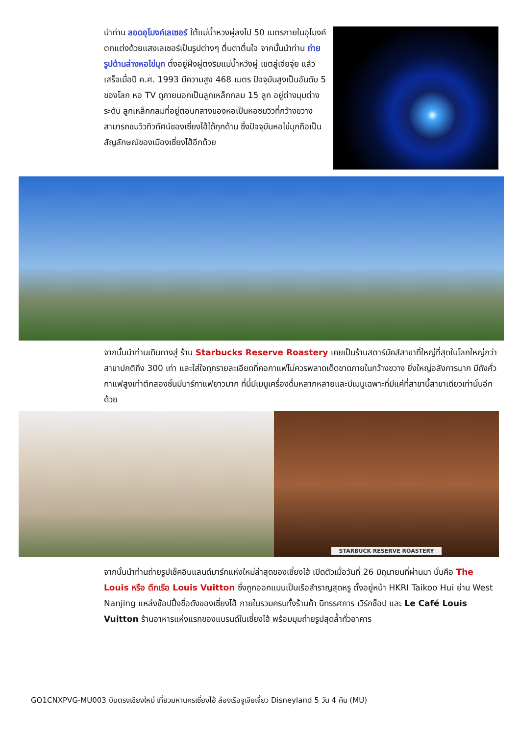นำท่าน ลอดอุโมงค์เลเซอร์ ใต้แม่น้ำหวงผู่ลงไป 50 เมตรภายในอุโมงค์ตกแต่งด้วยแสงเลเซอร์เป็นรูปต่างๆ ตื่นตาตื่นใจ จากนั้นนำท่าน ถ่ายรูปด้านล่างหอไข่มุก ตั้งอยู่ฝั่งผู่ตงริมแม่น้ำหวังผู่ เขตลู่เจียจุ่ย แล้วเสร็จเมื่อปี ค.ศ. 1993 มีความสูง 468 เมตร ปัจจุบันสูงเป็นอันดับ 5 ของโลก หอ TV ดูภายนอกเป็นลูกเหล็กกลม 15 ลูก อยู่ต่างมุมต่างระดับ ลูกเหล็กกลมที่อยู่ตอนกลางของหอเป็นหอชมวิวที่กว้างขวาง สามารถชมวิวทิวทัศน์ของเซี่ยงไฮ้ได้ทุกด้าน ซึ่งปัจจุบันหอไข่มุกถือเป็นสัญลักษณ์ของเมืองเซี่ยงไฮ้อีกด้วย
จากนั้นนำท่านเดินทางสู่ ร้าน Starbucks Reserve Roastery เคยเป็นร้านสตาร์บัคส์สาขาที่ใหญ่ที่สุดในโลกใหญ่กว่าสาขาปกติถึง 300 เท่า และใส่ใจทุกรายละเอียดที่คอกาแฟไม่ควรพลาดเด็ดขาดภายในกว้างขวาง ยิ่งใหญ่อลังการมาก มีถังคั่วกาแฟสูงเท่าตึกสองชั้นมีบาร์กาแฟยาวมาก ที่นี่มีเมนูเครื่องดื่มหลากหลายและมีเมนูเฉพาะที่มีแค่ที่สาขานี้สาขาเดียวเท่านั้นอีกด้วย
STARBUCK RESERVE ROASTERY
จากนั้นนำท่านถ่ายรูปเช็คอินแลนด์มาร์กแห่งใหม่ล่าสุดของเซี่ยงไฮ้ เปิดตัวเมื่อวันที่ 26 มิถุนายนที่ผ่านมา นั่นคือ The Louis หรือ ตึกเรือ Louis Vuitton ซึ่งถูกออกแบบเป็นเรือสำราญสุดหรู ตั้งอยู่หน้า HKRI Taikoo Hui ย่าน West Nanjing แหล่งช้อปปิ้งชื่อดังของเซี่ยงไฮ้ ภายในรวมครบทั้งร้านค้า นิทรรศการ เวิร์กช็อป และ Le Café Louis Vuitton ร้านอาหารแห่งแรกของแบรนด์ในเซี่ยงไฮ้ พร้อมมุมถ่ายรูปสุดล้ำทั่วอาคาร
GO1CNXPVG-MU003 บินตรงเชียงใหม่ เที่ยวมหานครเซี่ยงไฮ้ ล่องเรือจูเจียเจี้ยว Disneyland 5 วัน 4 คืน (MU)